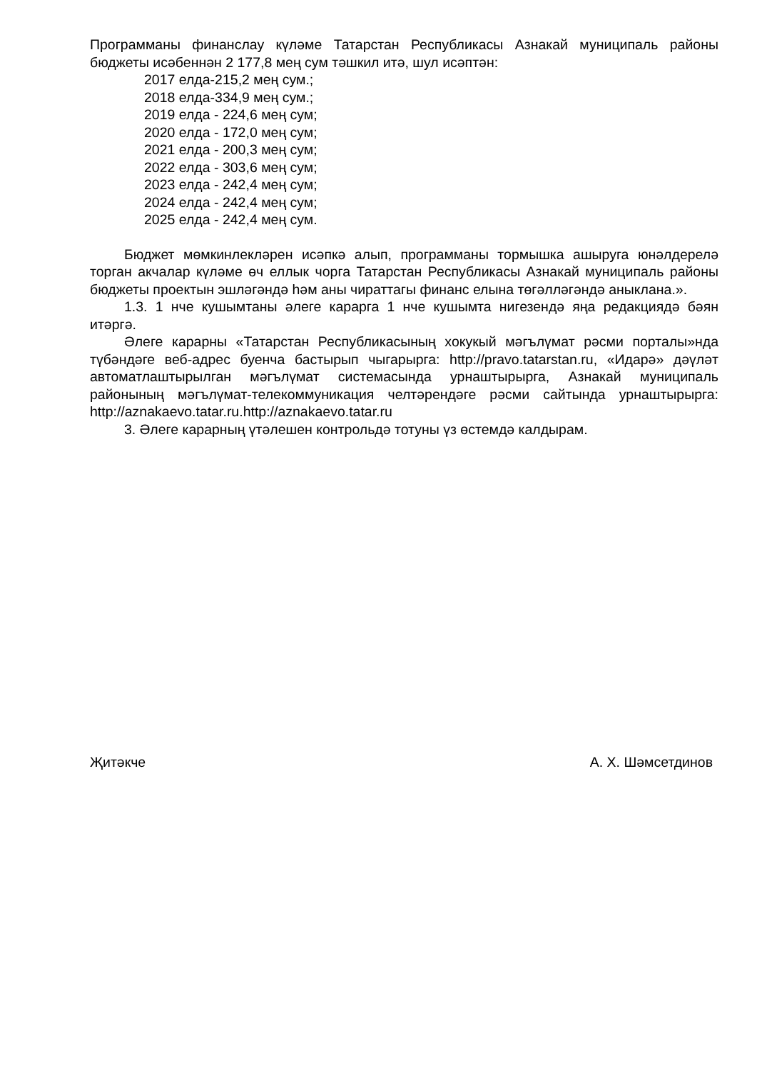Программаны финанслау күләме Татарстан Республикасы Азнакай муниципаль районы бюджеты исәбеннән 2 177,8 мең сум тәшкил итә, шул исәптән:
2017 елда-215,2 мең сум.;
2018 елда-334,9 мең сум.;
2019 елда - 224,6 мең сум;
2020 елда - 172,0 мең сум;
2021 елда - 200,3 мең сум;
2022 елда - 303,6 мең сум;
2023 елда - 242,4 мең сум;
2024 елда - 242,4 мең сум;
2025 елда - 242,4 мең сум.
Бюджет мөмкинлекләрен исәпкә алып, программаны тормышка ашыруга юнәлдерелә торган акчалар күләме өч еллык чорга Татарстан Республикасы Азнакай муниципаль районы бюджеты проектын эшләгәндә һәм аны чираттагы финанс елына төгәлләгәндә аныклана.».
1.3. 1 нче кушымтаны әлеге карарга 1 нче кушымта нигезендә яңа редакциядә бәян итәргә.
Әлеге карарны «Татарстан Республикасының хокукый мәгълүмат рәсми порталы»нда түбәндәге веб-адрес буенча бастырып чыгарырга: http://pravo.tatarstan.ru, «Идарә» дәүләт автоматлаштырылган мәгълүмат системасында урнаштырырга, Азнакай муниципаль районының мәгълүмат-телекоммуникация челтәрендәге рәсми сайтында урнаштырырга: http://aznakaevo.tatar.ru.http://aznakaevo.tatar.ru
3. Әлеге карарның үтәлешен контрольдә тотуны үз өстемдә калдырам.
Җитәкче А. Х. Шәмсетдинов